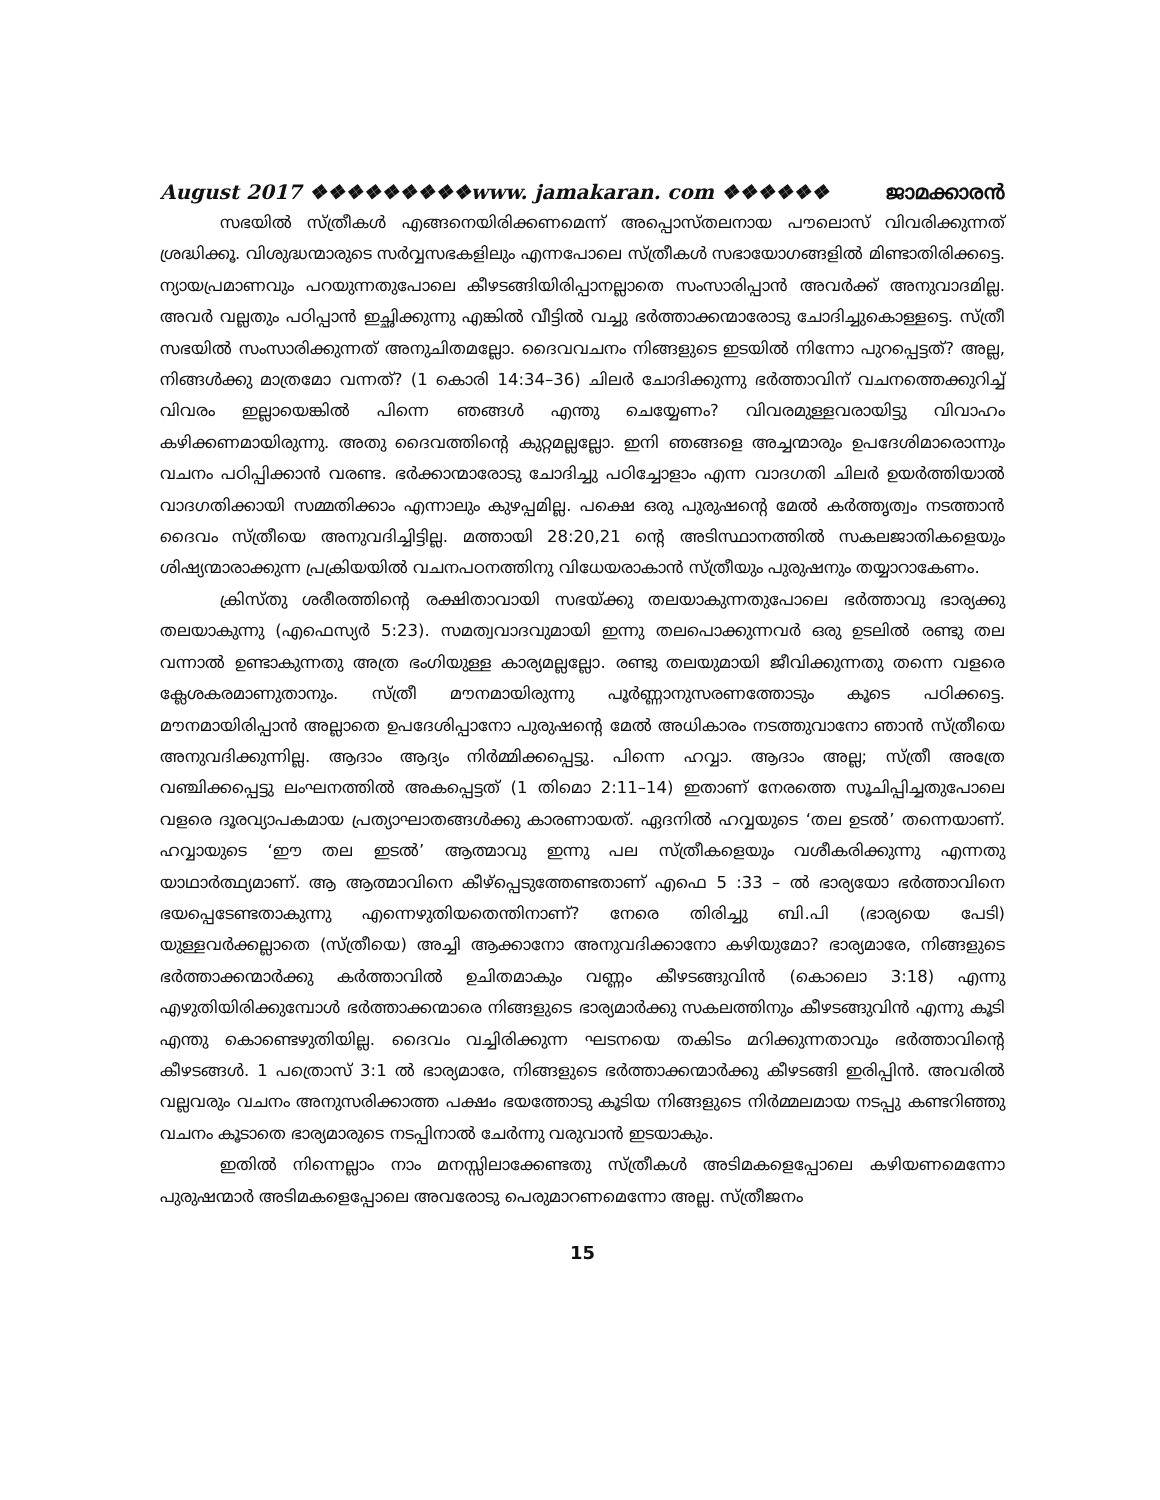August 2017 ❖❖❖❖❖❖❖❖❖www. jamakaran. com ❖❖❖❖❖❖ ജാമക്കാരൻ
സഭയിൽ സ്ത്രീകൾ എങ്ങനെയിരിക്കണമെന്ന് അപ്പൊസ്തലനായ പൗലൊസ് വിവരിക്കുന്നത് ശ്രദ്ധിക്കൂ. വിശുദ്ധന്മാരുടെ സർവ്വസഭകളിലും എന്നപോലെ സ്ത്രീകൾ സഭായോഗങ്ങളിൽ മിണ്ടാതിരിക്കട്ടെ. ന്യായപ്രമാണവും പറയുന്നതുപോലെ കീഴടങ്ങിയിരിപ്പാനല്ലാതെ സംസാരിപ്പാൻ അവർക്ക് അനുവാദമില്ല. അവർ വല്ലതും പഠിപ്പാൻ ഇച്ഛിക്കുന്നു എങ്കിൽ വീട്ടിൽ വച്ചു ഭർത്താക്കന്മാരോടു ചോദിച്ചുകൊള്ളട്ടെ. സ്ത്രീ സഭയിൽ സംസാരിക്കുന്നത് അനുചിതമല്ലോ. ദൈവവചനം നിങ്ങളുടെ ഇടയിൽ നിന്നോ പുറപ്പെട്ടത്? അല്ല, നിങ്ങൾക്കു മാത്രമോ വന്നത്? (1 കൊരി 14:34–36) ചിലർ ചോദിക്കുന്നു ഭർത്താവിന് വചനത്തെക്കുറിച്ച് വിവരം ഇല്ലായെങ്കിൽ പിന്നെ ഞങ്ങൾ എന്തു ചെയ്യേണം? വിവരമുള്ളവരായിട്ടു വിവാഹം കഴിക്കണമായിരുന്നു. അതു ദൈവത്തിന്റെ കുറ്റമല്ലല്ലോ. ഇനി ഞങ്ങളെ അച്ചന്മാരും ഉപദേശിമാരൊന്നും വചനം പഠിപ്പിക്കാൻ വരണ്ട. ഭർക്കാന്മാരോടു ചോദിച്ചു പഠിച്ചോളാം എന്ന വാദഗതി ചിലർ ഉയർത്തിയാൽ വാദഗതിക്കായി സമ്മതിക്കാം എന്നാലും കുഴപ്പമില്ല. പക്ഷെ ഒരു പുരുഷന്റെ മേൽ കർത്തൃത്വം നടത്താൻ ദൈവം സ്ത്രീയെ അനുവദിച്ചിട്ടില്ല. മത്തായി 28:20,21 ന്റെ അടിസ്ഥാനത്തിൽ സകലജാതികളെയും ശിഷ്യന്മാരാക്കുന്ന പ്രക്രിയയിൽ വചനപഠനത്തിനു വിധേയരാകാൻ സ്ത്രീയും പുരുഷനും തയ്യാറാകേണം.
ക്രിസ്തു ശരീരത്തിന്റെ രക്ഷിതാവായി സഭയ്ക്കു തലയാകുന്നതുപോലെ ഭർത്താവു ഭാര്യക്കു തലയാകുന്നു (എഫെസ്യർ 5:23). സമത്വവാദവുമായി ഇന്നു തലപൊക്കുന്നവർ ഒരു ഉടലിൽ രണ്ടു തല വന്നാൽ ഉണ്ടാകുന്നതു അത്ര ഭംഗിയുള്ള കാര്യമല്ലല്ലോ. രണ്ടു തലയുമായി ജീവിക്കുന്നതു തന്നെ വളരെ ക്ലേശകരമാണുതാനും. സ്ത്രീ മൗനമായിരുന്നു പൂർണ്ണാനുസരണത്തോടും കൂടെ പഠിക്കട്ടെ. മൗനമായിരിപ്പാൻ അല്ലാതെ ഉപദേശിപ്പാനോ പുരുഷന്റെ മേൽ അധികാരം നടത്തുവാനോ ഞാൻ സ്ത്രീയെ അനുവദിക്കുന്നില്ല. ആദാം ആദ്യം നിർമ്മിക്കപ്പെട്ടു. പിന്നെ ഹവ്വാ. ആദാം അല്ല; സ്ത്രീ അത്രേ വഞ്ചിക്കപ്പെട്ടു ലംഘനത്തിൽ അകപ്പെട്ടത് (1 തിമൊ 2:11–14) ഇതാണ് നേരത്തെ സൂചിപ്പിച്ചതുപോലെ വളരെ ദൂരവ്യാപകമായ പ്രത്യാഘാതങ്ങൾക്കു കാരണായത്. ഏദനിൽ ഹവ്വയുടെ ‘തല ഉടൽ’ തന്നെയാണ്. ഹവ്വായുടെ ‘ഈ തല ഇടൽ’ ആത്മാവു ഇന്നു പല സ്ത്രീകളെയും വശീകരിക്കുന്നു എന്നതു യാഥാർത്ഥ്യമാണ്. ആ ആത്മാവിനെ കീഴ്പ്പെടുത്തേണ്ടതാണ് എഫെ 5 :33 – ൽ ഭാര്യയോ ഭർത്താവിനെ ഭയപ്പെടേണ്ടതാകുന്നു എന്നെഴുതിയതെന്തിനാണ്? നേരെ തിരിച്ചു ബി.പി (ഭാര്യയെ പേടി) യുള്ളവർക്കല്ലാതെ (സ്ത്രീയെ) അച്ചി ആക്കാനോ അനുവദിക്കാനോ കഴിയുമോ? ഭാര്യമാരേ, നിങ്ങളുടെ ഭർത്താക്കന്മാർക്കു കർത്താവിൽ ഉചിതമാകും വണ്ണം കീഴടങ്ങുവിൻ (കൊലൊ 3:18) എന്നു എഴുതിയിരിക്കുമ്പോൾ ഭർത്താക്കന്മാരെ നിങ്ങളുടെ ഭാര്യമാർക്കു സകലത്തിനും കീഴടങ്ങുവിൻ എന്നു കൂടി എന്തു കൊണ്ടെഴുതിയില്ല. ദൈവം വച്ചിരിക്കുന്ന ഘടനയെ തകിടം മറിക്കുന്നതാവും ഭർത്താവിന്റെ കീഴടങ്ങൾ. 1 പത്രൊസ് 3:1 ൽ ഭാര്യമാരേ, നിങ്ങളുടെ ഭർത്താക്കന്മാർക്കു കീഴടങ്ങി ഇരിപ്പിൻ. അവരിൽ വല്ലവരും വചനം അനുസരിക്കാത്ത പക്ഷം ഭയത്തോടു കൂടിയ നിങ്ങളുടെ നിർമ്മലമായ നടപ്പു കണ്ടറിഞ്ഞു വചനം കൂടാതെ ഭാര്യമാരുടെ നടപ്പിനാൽ ചേർന്നു വരുവാൻ ഇടയാകും.
ഇതിൽ നിന്നെല്ലാം നാം മനസ്സിലാക്കേണ്ടതു സ്ത്രീകൾ അടിമകളെപ്പോലെ കഴിയണമെന്നോ പുരുഷന്മാർ അടിമകളെപ്പോലെ അവരോടു പെരുമാറണമെന്നോ അല്ല. സ്ത്രീജനം
15